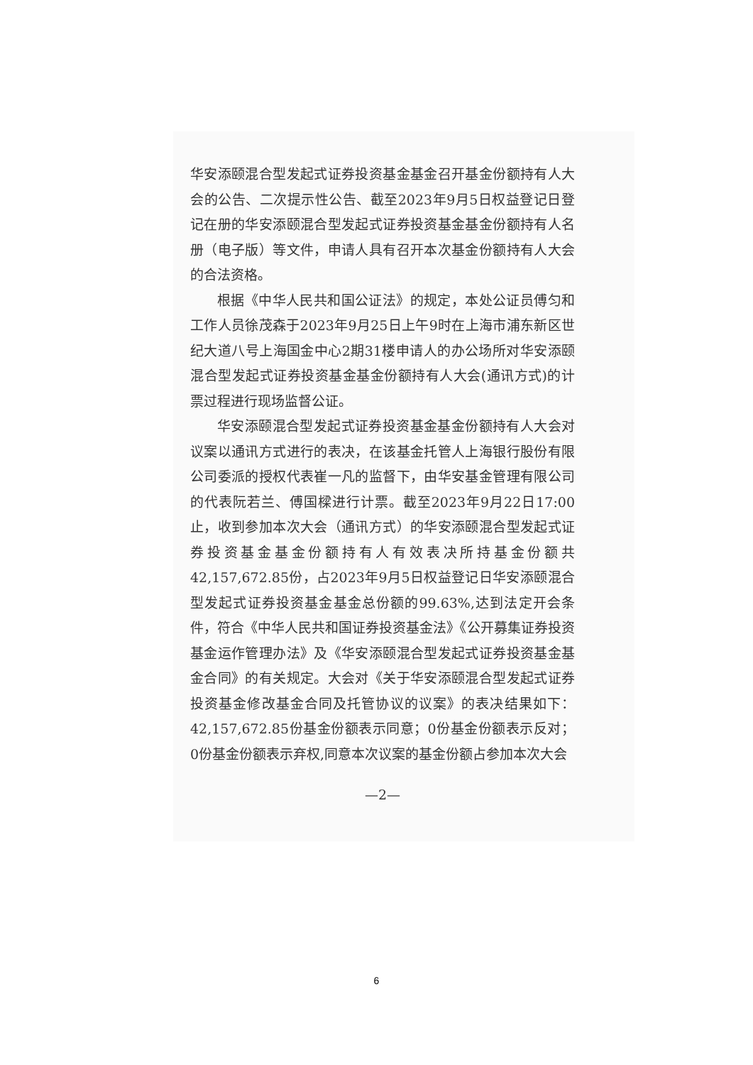华安添颐混合型发起式证券投资基金基金召开基金份额持有人大会的公告、二次提示性公告、截至2023年9月5日权益登记日登记在册的华安添颐混合型发起式证券投资基金基金份额持有人名册（电子版）等文件，申请人具有召开本次基金份额持有人大会的合法资格。
根据《中华人民共和国公证法》的规定，本处公证员傅匀和工作人员徐茂森于2023年9月25日上午9时在上海市浦东新区世纪大道八号上海国金中心2期31楼申请人的办公场所对华安添颐混合型发起式证券投资基金基金份额持有人大会(通讯方式)的计票过程进行现场监督公证。
华安添颐混合型发起式证券投资基金基金份额持有人大会对议案以通讯方式进行的表决，在该基金托管人上海银行股份有限公司委派的授权代表崔一凡的监督下，由华安基金管理有限公司的代表阮若兰、傅国樑进行计票。截至2023年9月22日17:00止，收到参加本次大会（通讯方式）的华安添颐混合型发起式证券投资基金基金份额持有人有效表决所持基金份额共42,157,672.85份，占2023年9月5日权益登记日华安添颐混合型发起式证券投资基金基金总份额的99.63%,达到法定开会条件，符合《中华人民共和国证券投资基金法》《公开募集证券投资基金运作管理办法》及《华安添颐混合型发起式证券投资基金基金合同》的有关规定。大会对《关于华安添颐混合型发起式证券投资基金修改基金合同及托管协议的议案》的表决结果如下：42,157,672.85份基金份额表示同意；0份基金份额表示反对；0份基金份额表示弃权,同意本次议案的基金份额占参加本次大会
—2—
6